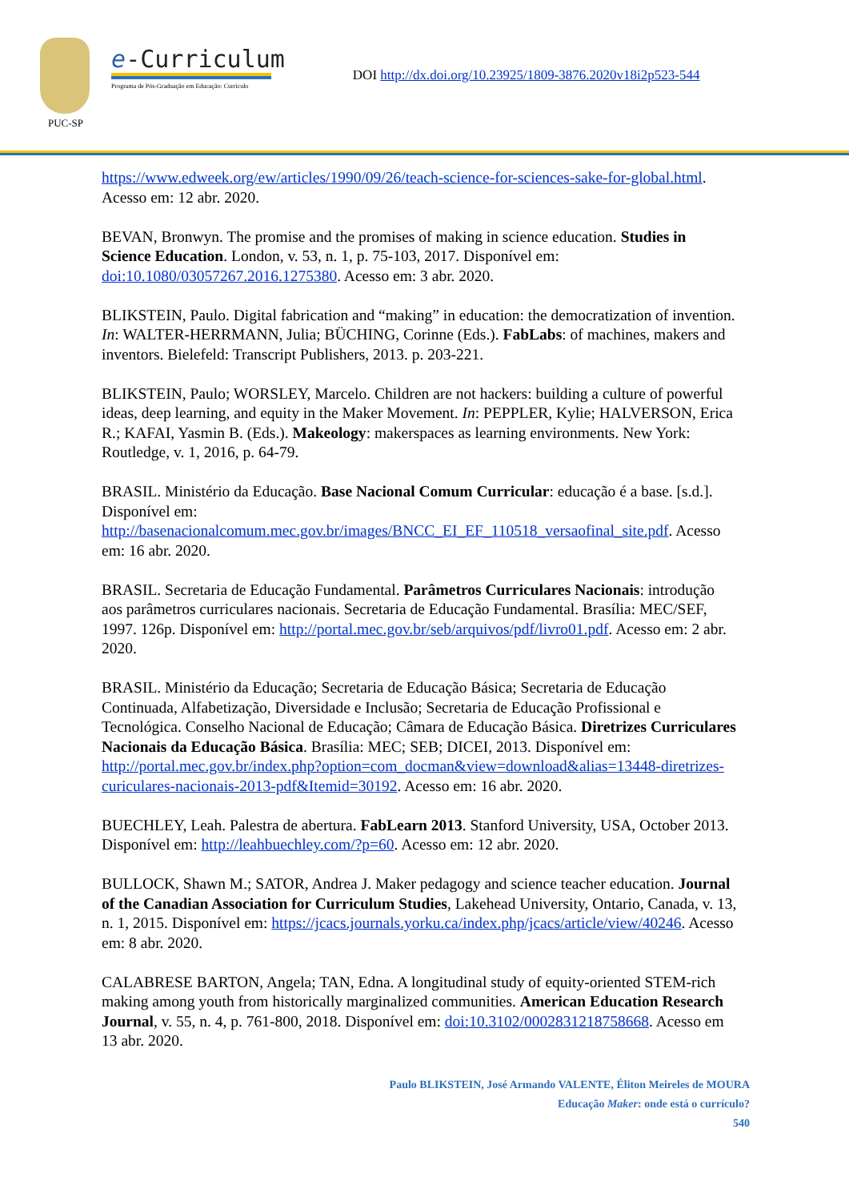PUC-SP
e-Curriculum
Programa de Pós-Graduação em Educação: Currículo
DOI http://dx.doi.org/10.23925/1809-3876.2020v18i2p523-544
https://www.edweek.org/ew/articles/1990/09/26/teach-science-for-sciences-sake-for-global.html. Acesso em: 12 abr. 2020.
BEVAN, Bronwyn. The promise and the promises of making in science education. Studies in Science Education. London, v. 53, n. 1, p. 75-103, 2017. Disponível em: doi:10.1080/03057267.2016.1275380. Acesso em: 3 abr. 2020.
BLIKSTEIN, Paulo. Digital fabrication and “making” in education: the democratization of invention. In: WALTER-HERRMANN, Julia; BÜCHING, Corinne (Eds.). FabLabs: of machines, makers and inventors. Bielefeld: Transcript Publishers, 2013. p. 203-221.
BLIKSTEIN, Paulo; WORSLEY, Marcelo. Children are not hackers: building a culture of powerful ideas, deep learning, and equity in the Maker Movement. In: PEPPLER, Kylie; HALVERSON, Erica R.; KAFAI, Yasmin B. (Eds.). Makeology: makerspaces as learning environments. New York: Routledge, v. 1, 2016, p. 64-79.
BRASIL. Ministério da Educação. Base Nacional Comum Curricular: educação é a base. [s.d.]. Disponível em: http://basenacionalcomum.mec.gov.br/images/BNCC_EI_EF_110518_versaofinal_site.pdf. Acesso em: 16 abr. 2020.
BRASIL. Secretaria de Educação Fundamental. Parâmetros Curriculares Nacionais: introdução aos parâmetros curriculares nacionais. Secretaria de Educação Fundamental. Brasília: MEC/SEF, 1997. 126p. Disponível em: http://portal.mec.gov.br/seb/arquivos/pdf/livro01.pdf. Acesso em: 2 abr. 2020.
BRASIL. Ministério da Educação; Secretaria de Educação Básica; Secretaria de Educação Continuada, Alfabetização, Diversidade e Inclusão; Secretaria de Educação Profissional e Tecnológica. Conselho Nacional de Educação; Câmara de Educação Básica. Diretrizes Curriculares Nacionais da Educação Básica. Brasília: MEC; SEB; DICEI, 2013. Disponível em: http://portal.mec.gov.br/index.php?option=com_docman&view=download&alias=13448-diretrizes-curiculares-nacionais-2013-pdf&Itemid=30192. Acesso em: 16 abr. 2020.
BUECHLEY, Leah. Palestra de abertura. FabLearn 2013. Stanford University, USA, October 2013. Disponível em: http://leahbuechley.com/?p=60. Acesso em: 12 abr. 2020.
BULLOCK, Shawn M.; SATOR, Andrea J. Maker pedagogy and science teacher education. Journal of the Canadian Association for Curriculum Studies, Lakehead University, Ontario, Canada, v. 13, n. 1, 2015. Disponível em: https://jcacs.journals.yorku.ca/index.php/jcacs/article/view/40246. Acesso em: 8 abr. 2020.
CALABRESE BARTON, Angela; TAN, Edna. A longitudinal study of equity-oriented STEM-rich making among youth from historically marginalized communities. American Education Research Journal, v. 55, n. 4, p. 761-800, 2018. Disponível em: doi:10.3102/0002831218758668. Acesso em 13 abr. 2020.
Paulo BLIKSTEIN, José Armando VALENTE, Éliton Meireles de MOURA
Educação Maker: onde está o currículo?
540